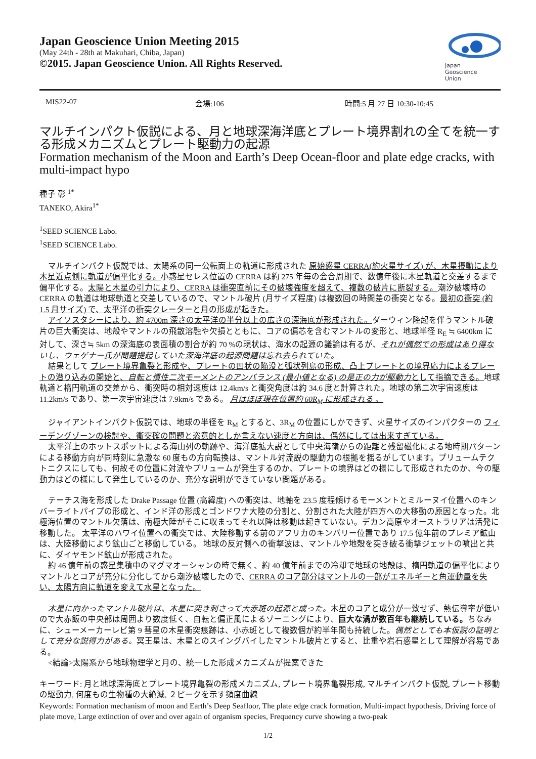Japan Geoscience Union Meeting 2015
(May 24th - 28th at Makuhari, Chiba, Japan)
©2015. Japan Geoscience Union. All Rights Reserved.
Japan
Geoscience
Union
MIS22-07 会場:106 時間:5 月 27 日 10:30-10:45
マルチインパクト仮説による、月と地球深海洋底とプレート境界割れの全てを統一する形成メカニズムとプレート駆動力の起源
Formation mechanism of the Moon and Earth’s Deep Ocean-floor and plate edge cracks, with multi-impact hypo
種子 彰 <sup>1*</sup>
TANEKO, Akira<sup>1*</sup>
<sup>1</sup> SEED SCIENCE Labo.
<sup>1</sup> SEED SCIENCE Labo.
マルチインパクト仮説では、太陽系の同一公転面上の軌道に形成された 原始惑星 CERRA(約火星サイズ) が、木星摂動により木星近点側に軌道が偏平化する。小惑星セレス位置の CERRA は約 275 年毎の会合周期で、数億年後に木星軌道と交差するまで偏平化する。太陽と木星の引力により、CERRA は衝突直前にその破壊強度を超えて、複数の破片に断裂する。潮汐破壊時の CERRA の軌道は地球軌道と交差しているので、マントル破片 (月サイズ程度) は複数回の時間差の衝突となる。最初の衝突 (約 1.5 月サイズ) で、太平洋の衝突クレーターと月の形成が起きた。
アイソスタシーにより、約 4700m 深さの太平洋の半分以上の広さの深海底が形成された。ダーウィン隆起を伴うマントル破片の巨大衝突は、地殻やマントルの飛散溶融や欠損とともに、コアの偏芯を含むマントルの変形と、地球半径 R<sub>E</sub> ≒ 6400km に対して、深さ≒ 5km の深海底の表面積の割合が約 70 %の現状は、海水の起源の議論は有るが、それが偶然での形成はあり得ないし、ウェゲナー氏が問題提起していた深海洋底の起源問題は忘れ去られていた。
結果として プレート境界亀裂と形成や、プレートの凹状の陥没と弧状列島の形成、凸上プレートとの境界応力によるプレートの潜り込みの開始と、自転と慣性二次モーメントのアンバランス (最小値となる) の是正の力が駆動力として指摘できる。地球軌道と楕円軌道の交差から、衝突時の相対速度は 12.4km/s と衝突角度は約 34.6 度と計算された。地球の第二次宇宙速度は 11.2km/s であり、第一次宇宙速度は 7.9km/s である。 月はほぼ現在位置約 60R<sub>M</sub> に形成される 。
ジャイアントインパクト仮説では、地球の半径を R<sub>M</sub> とすると、3R<sub>M</sub> の位置にしかできず、火星サイズのインパクターの フィーデングゾーンの検討や、衝突確の問題と恣意的としか言えない速度と方向は、偶然にしては出来すぎている。
太平洋上のホットスポットによる海山列の軌跡や、海洋底拡大説として中央海嶺からの距離と残留磁化による地時期パターンによる移動方向が同時刻に急激な 60 度もの方向転換は、マントル対流説の駆動力の根拠を揺るがしています。プリュームテクトニクスにしても、何故その位置に対流やプリュームが発生するのか、プレートの境界はどの様にして形成されたのか、今の駆動力はどの様にして発生しているのか、充分な説明ができていない問題がある。
テーチス海を形成した Drake Passage 位置 (高緯度) への衝突は、地軸を 23.5 度程傾けるモーメントとミルーヌイ位置へのキンバーライトパイプの形成と、インド洋の形成とゴンドワナ大陸の分割と、分割された大陸が四方への大移動の原因となった。北極海位置のマントル欠落は、南極大陸がそこに収まってそれ以降は移動は起きていない。デカン高原やオーストラリアは活発に移動した。 太平洋のハワイ位置への衝突では、大陸移動する前のアフリカのキンバリー位置であり 17.5 億年前のプレミア鉱山は、大陸移動により鉱山ごと移動している。 地球の反対側への衝撃波は、マントルや地殻を突き破る衝撃ジェットの噴出と共に、ダイヤモンド鉱山が形成された。
約 46 億年前の惑星集積中のマグマオーシャンの時で無く、約 40 億年前までの冷却で地球の地殻は、楕円軌道の偏平化によりマントルとコアが充分に分化してから潮汐破壊したので、CERRA のコア部分はマントルの一部がエネルギーと角運動量を失い、太陽方向に軌道を変えて水星となった。
木星に向かったマントル破片は、木星に突き刺さって大赤斑の起源と成った。木星のコアと成分が一致せず、熱伝導率が低いので大赤飯の中央部は周囲より数度低く、自転と偏正風によるゾーニングにより、巨大な渦が数百年も継続している。ちなみに、シューメーカーレビ第 9 彗星の木星衝突痕跡は、小赤斑として複数個が約半年間も持続した。偶然としても本仮説の証明として充分な説得力がある。冥王星は、木星とのスイングバイしたマントル破片とすると、比重や岩石惑星として理解が容易である。
<結論>太陽系から地球物理学と月の、統一した形成メカニズムが提案できた
キーワード: 月と地球深海底とプレート境界亀裂の形成メカニズム, プレート境界亀裂形成, マルチインパクト仮説, プレート移動の駆動力, 何度もの生物種の大絶滅, ２ピークを示す頻度曲線
Keywords: Formation mechanism of moon and Earth’s Deep Seafloor, The plate edge crack formation, Multi-impact hypothesis, Driving force of plate move, Large extinction of over and over again of organism species, Frequency curve showing a two-peak
1/2